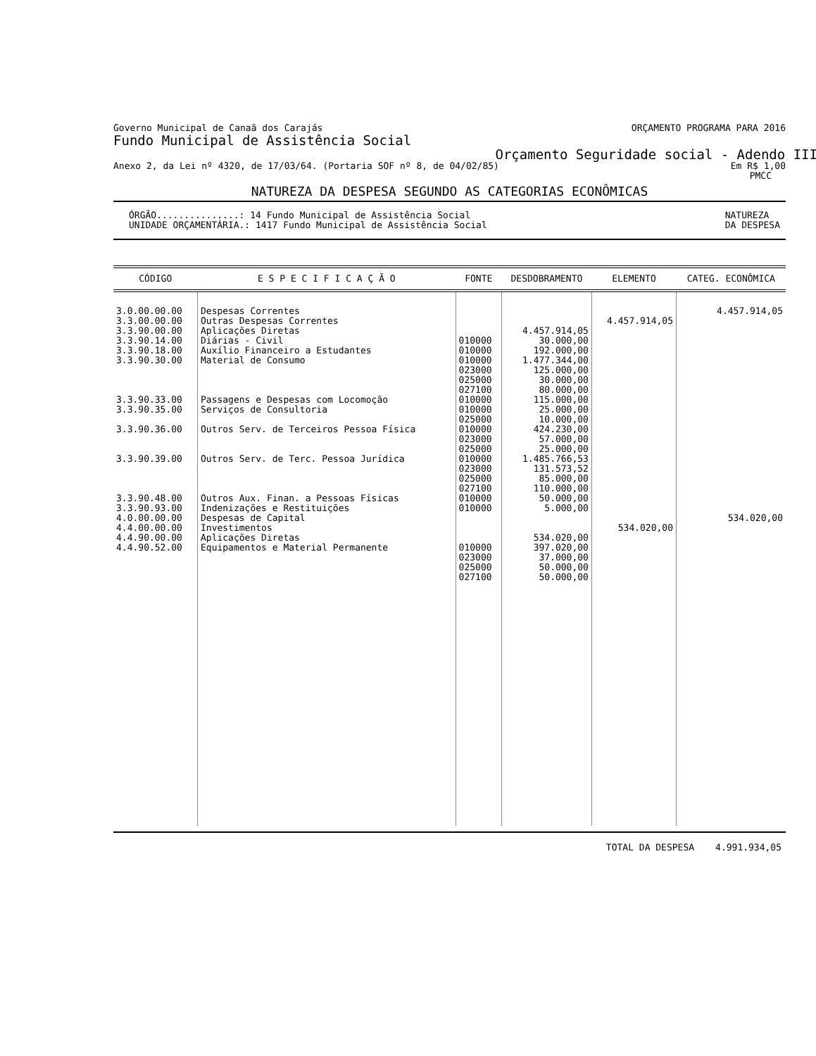Governo Municipal de Canaã dos Carajás ORÇAMENTO PROGRAMA PARA 2016
Fundo Municipal de Assistência Social
Orçamento Seguridade social - Adendo III
Anexo 2, da Lei nº 4320, de 17/03/64. (Portaria SOF nº 8, de 04/02/85) Em R$ 1,00
PMCC
NATUREZA DA DESPESA SEGUNDO AS CATEGORIAS ECONÔMICAS
ÓRGÃO...............: 14 Fundo Municipal de Assistência Social
UNIDADE ORÇAMENTÁRIA.: 1417 Fundo Municipal de Assistência Social NATUREZA
DA DESPESA
| CÓDIGO | E S P E C I F I C A Ç Ã O | FONTE | DESDOBRAMENTO | ELEMENTO | CATEG. ECONÔMICA |
| --- | --- | --- | --- | --- | --- |
| 3.0.00.00.00 3.3.00.00.00 3.3.90.00.00 3.3.90.14.00 3.3.90.18.00 3.3.90.30.00 3.3.90.33.00 3.3.90.35.00 3.3.90.36.00 3.3.90.39.00 3.3.90.48.00 3.3.90.93.00 4.0.00.00.00 4.4.00.00.00 4.4.90.00.00 4.4.90.52.00 | Despesas Correntes Outras Despesas Correntes Aplicações Diretas Diárias - Civil Auxílio Financeiro a Estudantes Material de Consumo Passagens e Despesas com Locomoção Serviços de Consultoria Outros Serv. de Terceiros Pessoa Física Outros Serv. de Terc. Pessoa Jurídica Outros Aux. Finan. a Pessoas Físicas Indenizações e Restituições Despesas de Capital Investimentos Aplicações Diretas Equipamentos e Material Permanente | 010000 010000 010000 023000 025000 027100 010000 010000 025000 010000 023000 025000 010000 023000 025000 027100 010000 010000 010000 023000 025000 027100 | 4.457.914,05 30.000,00 192.000,00 1.477.344,00 125.000,00 30.000,00 80.000,00 115.000,00 25.000,00 10.000,00 424.230,00 57.000,00 25.000,00 1.485.766,53 131.573,52 85.000,00 110.000,00 50.000,00 5.000,00 534.020,00 397.020,00 37.000,00 50.000,00 50.000,00 | 4.457.914,05 534.020,00 | 4.457.914,05 534.020,00 |
TOTAL DA DESPESA 4.991.934,05